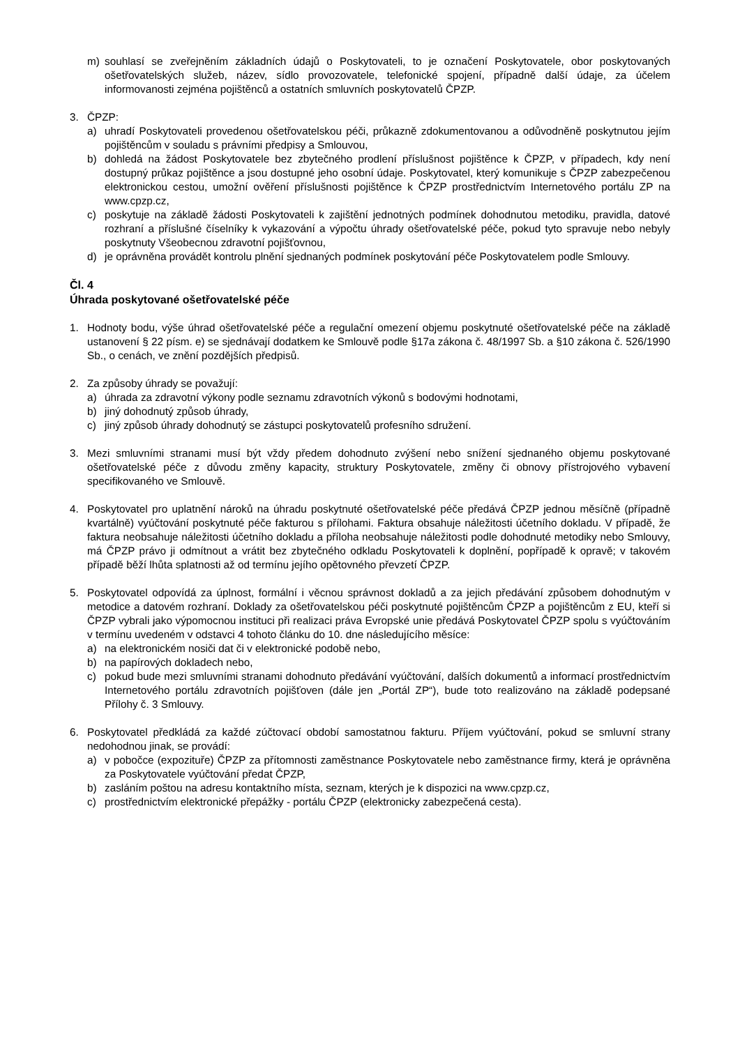m) souhlasí se zveřejněním základních údajů o Poskytovateli, to je označení Poskytovatele, obor poskytovaných ošetřovatelských služeb, název, sídlo provozovatele, telefonické spojení, případně další údaje, za účelem informovanosti zejména pojištěnců a ostatních smluvních poskytovatelů ČPZP.
3. ČPZP:
a) uhradí Poskytovateli provedenou ošetřovatelskou péči, průkazně zdokumentovanou a odůvodněně poskytnutou jejím pojištěncům v souladu s právními předpisy a Smlouvou,
b) dohledá na žádost Poskytovatele bez zbytečného prodlení příslušnost pojištěnce k ČPZP, v případech, kdy není dostupný průkaz pojištěnce a jsou dostupné jeho osobní údaje. Poskytovatel, který komunikuje s ČPZP zabezpečenou elektronickou cestou, umožní ověření příslušnosti pojištěnce k ČPZP prostřednictvím Internetového portálu ZP na www.cpzp.cz,
c) poskytuje na základě žádosti Poskytovateli k zajištění jednotných podmínek dohodnutou metodiku, pravidla, datové rozhraní a příslušné číselníky k vykazování a výpočtu úhrady ošetřovatelské péče, pokud tyto spravuje nebo nebyly poskytnuty Všeobecnou zdravotní pojišťovnou,
d) je oprávněna provádět kontrolu plnění sjednaných podmínek poskytování péče Poskytovatelem podle Smlouvy.
Čl. 4
Úhrada poskytované ošetřovatelské péče
1. Hodnoty bodu, výše úhrad ošetřovatelské péče a regulační omezení objemu poskytnuté ošetřovatelské péče na základě ustanovení § 22 písm. e) se sjednávají dodatkem ke Smlouvě podle §17a zákona č. 48/1997 Sb. a §10 zákona č. 526/1990 Sb., o cenách, ve znění pozdějších předpisů.
2. Za způsoby úhrady se považují:
a) úhrada za zdravotní výkony podle seznamu zdravotních výkonů s bodovými hodnotami,
b) jiný dohodnutý způsob úhrady,
c) jiný způsob úhrady dohodnutý se zástupci poskytovatelů profesního sdružení.
3. Mezi smluvními stranami musí být vždy předem dohodnuto zvýšení nebo snížení sjednaného objemu poskytované ošetřovatelské péče z důvodu změny kapacity, struktury Poskytovatele, změny či obnovy přístrojového vybavení specifikovaného ve Smlouvě.
4. Poskytovatel pro uplatnění nároků na úhradu poskytnuté ošetřovatelské péče předává ČPZP jednou měsíčně (případně kvartálně) vyúčtování poskytnuté péče fakturou s přílohami. Faktura obsahuje náležitosti účetního dokladu. V případě, že faktura neobsahuje náležitosti účetního dokladu a příloha neobsahuje náležitosti podle dohodnuté metodiky nebo Smlouvy, má ČPZP právo ji odmítnout a vrátit bez zbytečného odkladu Poskytovateli k doplnění, popřípadě k opravě; v takovém případě běží lhůta splatnosti až od termínu jejího opětovného převzetí ČPZP.
5. Poskytovatel odpovídá za úplnost, formální i věcnou správnost dokladů a za jejich předávání způsobem dohodnutým v metodice a datovém rozhraní. Doklady za ošetřovatelskou péči poskytnuté pojištěncům ČPZP a pojištěncům z EU, kteří si ČPZP vybrali jako výpomocnou instituci při realizaci práva Evropské unie předává Poskytovatel ČPZP spolu s vyúčtováním v termínu uvedeném v odstavci 4 tohoto článku do 10. dne následujícího měsíce:
a) na elektronickém nosiči dat či v elektronické podobě nebo,
b) na papírových dokladech nebo,
c) pokud bude mezi smluvními stranami dohodnuto předávání vyúčtování, dalších dokumentů a informací prostřednictvím Internetového portálu zdravotních pojišťoven (dále jen „Portál ZP“), bude toto realizováno na základě podepsané Přílohy č. 3 Smlouvy.
6. Poskytovatel předkládá za každé zúčtovací období samostatnou fakturu. Příjem vyúčtování, pokud se smluvní strany nedohodnou jinak, se provádí:
a) v pobočce (expozituře) ČPZP za přítomnosti zaměstnance Poskytovatele nebo zaměstnance firmy, která je oprávněna za Poskytovatele vyúčtování předat ČPZP,
b) zasláním poštou na adresu kontaktního místa, seznam, kterých je k dispozici na www.cpzp.cz,
c) prostřednictvím elektronické přepážky - portálu ČPZP (elektronicky zabezpečená cesta).